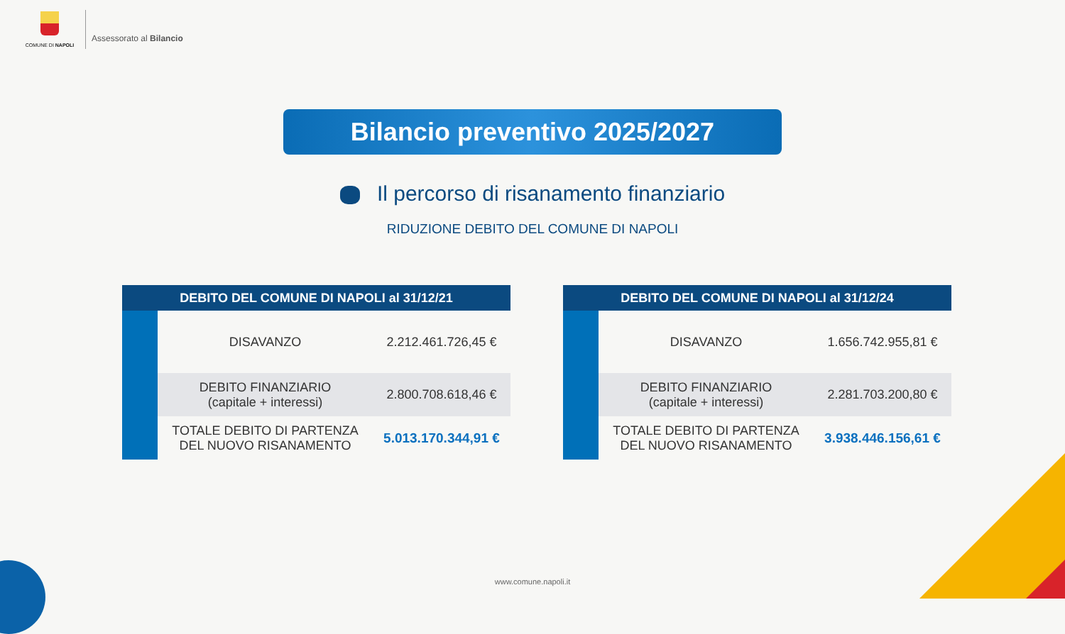COMUNE DI NAPOLI
Assessorato al Bilancio
Bilancio preventivo 2025/2027
Il percorso di risanamento finanziario
RIDUZIONE DEBITO DEL COMUNE DI NAPOLI
| DEBITO DEL COMUNE DI NAPOLI al 31/12/21 | | |
| --- | --- | --- |
| | DISAVANZO | 2.212.461.726,45 € |
| | DEBITO FINANZIARIO (capitale + interessi) | 2.800.708.618,46 € |
| | TOTALE DEBITO DI PARTENZA DEL NUOVO RISANAMENTO | 5.013.170.344,91 € |
| DEBITO DEL COMUNE DI NAPOLI al 31/12/24 | | |
| --- | --- | --- |
| | DISAVANZO | 1.656.742.955,81 € |
| | DEBITO FINANZIARIO (capitale + interessi) | 2.281.703.200,80 € |
| | TOTALE DEBITO DI PARTENZA DEL NUOVO RISANAMENTO | 3.938.446.156,61 € |
www.comune.napoli.it